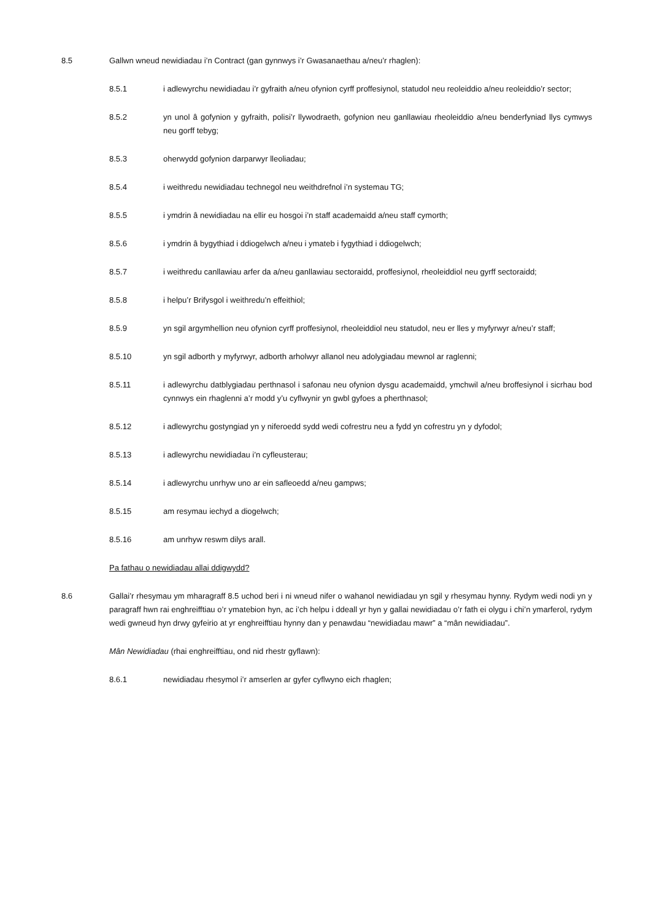8.5 Gallwn wneud newidiadau i’n Contract (gan gynnwys i’r Gwasanaethau a/neu’r rhaglen):
8.5.1 i adlewyrchu newidiadau i’r gyfraith a/neu ofynion cyrff proffesiynol, statudol neu reoleiddio a/neu reoleiddio’r sector;
8.5.2 yn unol â gofynion y gyfraith, polisi’r llywodraeth, gofynion neu ganllawiau rheoleiddio a/neu benderfyniad llys cymwys neu gorff tebyg;
8.5.3 oherwydd gofynion darparwyr lleoliadau;
8.5.4 i weithredu newidiadau technegol neu weithdrefnol i’n systemau TG;
8.5.5 i ymdrin â newidiadau na ellir eu hosgoi i’n staff academaidd a/neu staff cymorth;
8.5.6 i ymdrin â bygythiad i ddiogelwch a/neu i ymateb i fygythiad i ddiogelwch;
8.5.7 i weithredu canllawiau arfer da a/neu ganllawiau sectoraidd, proffesiynol, rheoleiddiol neu gyrff sectoraidd;
8.5.8 i helpu’r Brifysgol i weithredu’n effeithiol;
8.5.9 yn sgil argymhellion neu ofynion cyrff proffesiynol, rheoleiddiol neu statudol, neu er lles y myfyrwyr a/neu’r staff;
8.5.10 yn sgil adborth y myfyrwyr, adborth arholwyr allanol neu adolygiadau mewnol ar raglenni;
8.5.11 i adlewyrchu datblygiadau perthnasol i safonau neu ofynion dysgu academaidd, ymchwil a/neu broffesiynol i sicrhau bod cynnwys ein rhaglenni a’r modd y’u cyflwynir yn gwbl gyfoes a pherthnasol;
8.5.12 i adlewyrchu gostyngiad yn y niferoedd sydd wedi cofrestru neu a fydd yn cofrestru yn y dyfodol;
8.5.13 i adlewyrchu newidiadau i’n cyfleusterau;
8.5.14 i adlewyrchu unrhyw uno ar ein safleoedd a/neu gampws;
8.5.15 am resymau iechyd a diogelwch;
8.5.16 am unrhyw reswm dilys arall.
Pa fathau o newidiadau allai ddigwydd?
8.6 Gallai’r rhesymau ym mharagraff 8.5 uchod beri i ni wneud nifer o wahanol newidiadau yn sgil y rhesymau hynny. Rydym wedi nodi yn y paragraff hwn rai enghreifftiau o’r ymatebion hyn, ac i’ch helpu i ddeall yr hyn y gallai newidiadau o’r fath ei olygu i chi’n ymarferol, rydym wedi gwneud hyn drwy gyfeirio at yr enghreifftiau hynny dan y penawdau “newidiadau mawr” a “mân newidiadau”.
Mân Newidiadau (rhai enghreifftiau, ond nid rhestr gyflawn):
8.6.1 newidiadau rhesymol i’r amserlen ar gyfer cyflwyno eich rhaglen;